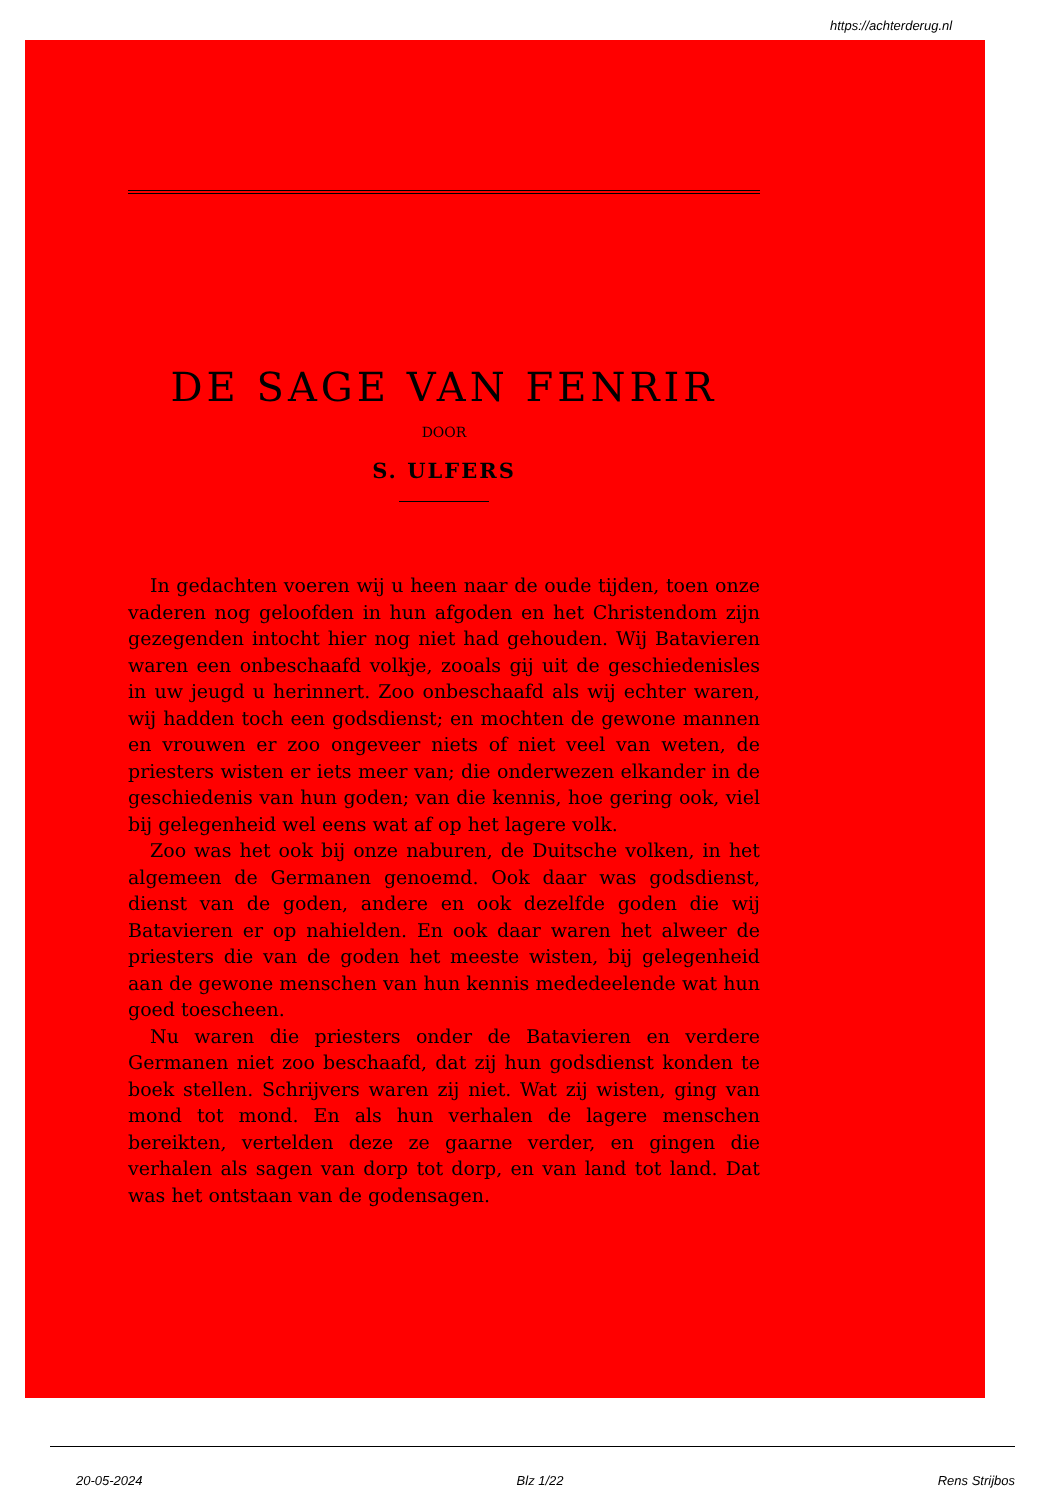https://achterderug.nl
DE SAGE VAN FENRIR
DOOR
S. ULFERS
In gedachten voeren wij u heen naar de oude tijden, toen onze vaderen nog geloofden in hun afgoden en het Christendom zijn gezegenden intocht hier nog niet had gehouden. Wij Batavieren waren een onbeschaafd volkje, zooals gij uit de geschiedenisles in uw jeugd u herinnert. Zoo onbeschaafd als wij echter waren, wij hadden toch een godsdienst; en mochten de gewone mannen en vrouwen er zoo ongeveer niets of niet veel van weten, de priesters wisten er iets meer van; die onderwezen elkander in de geschiedenis van hun goden; van die kennis, hoe gering ook, viel bij gelegenheid wel eens wat af op het lagere volk.
Zoo was het ook bij onze naburen, de Duitsche volken, in het algemeen de Germanen genoemd. Ook daar was godsdienst, dienst van de goden, andere en ook dezelfde goden die wij Batavieren er op nahielden. En ook daar waren het alweer de priesters die van de goden het meeste wisten, bij gelegenheid aan de gewone menschen van hun kennis mededeelende wat hun goed toescheen.
Nu waren die priesters onder de Batavieren en verdere Germanen niet zoo beschaafd, dat zij hun godsdienst konden te boek stellen. Schrijvers waren zij niet. Wat zij wisten, ging van mond tot mond. En als hun verhalen de lagere menschen bereikten, vertelden deze ze gaarne verder, en gingen die verhalen als sagen van dorp tot dorp, en van land tot land. Dat was het ontstaan van de godensagen.
20-05-2024 Blz 1/22 Rens Strijbos